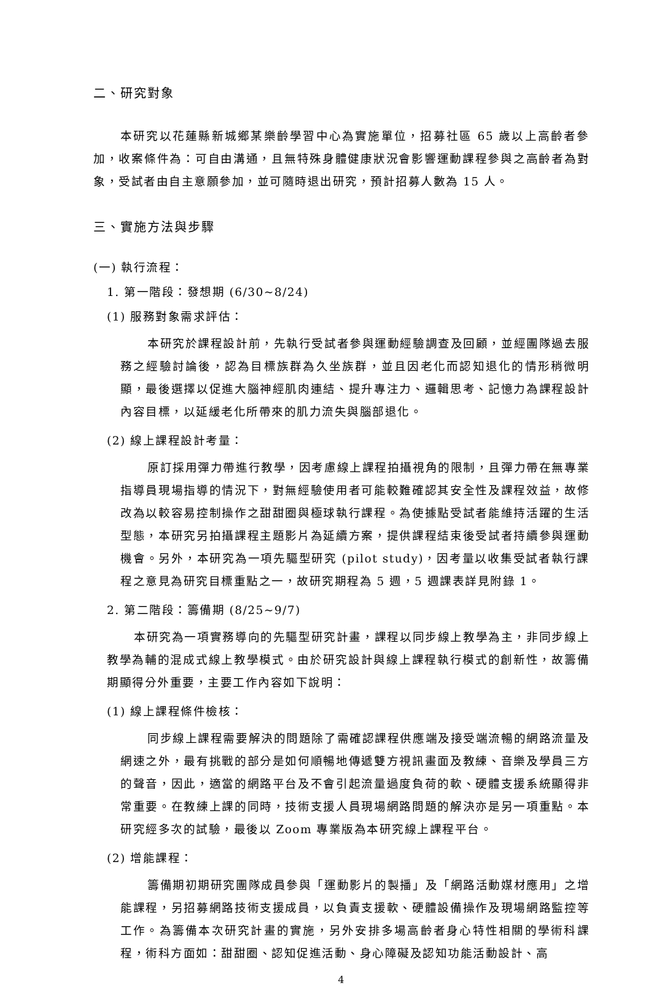二、研究對象
本研究以花蓮縣新城鄉某樂齡學習中心為實施單位，招募社區 65 歲以上高齡者參加，收案條件為：可自由溝通，且無特殊身體健康狀況會影響運動課程參與之高齡者為對象，受試者由自主意願參加，並可隨時退出研究，預計招募人數為 15 人。
三、實施方法與步驟
(一) 執行流程：
1. 第一階段：發想期 (6/30~8/24)
(1) 服務對象需求評估：
本研究於課程設計前，先執行受試者參與運動經驗調查及回顧，並經團隊過去服務之經驗討論後，認為目標族群為久坐族群，並且因老化而認知退化的情形稍微明顯，最後選擇以促進大腦神經肌肉連結、提升專注力、邏輯思考、記憶力為課程設計內容目標，以延緩老化所帶來的肌力流失與腦部退化。
(2) 線上課程設計考量：
原訂採用彈力帶進行教學，因考慮線上課程拍攝視角的限制，且彈力帶在無專業指導員現場指導的情況下，對無經驗使用者可能較難確認其安全性及課程效益，故修改為以較容易控制操作之甜甜圈與極球執行課程。為使據點受試者能維持活躍的生活型態，本研究另拍攝課程主題影片為延續方案，提供課程結束後受試者持續參與運動機會。另外，本研究為一項先驅型研究 (pilot study)，因考量以收集受試者執行課程之意見為研究目標重點之一，故研究期程為 5 週，5 週課表詳見附錄 1。
2. 第二階段：籌備期 (8/25~9/7)
本研究為一項實務導向的先驅型研究計畫，課程以同步線上教學為主，非同步線上教學為輔的混成式線上教學模式。由於研究設計與線上課程執行模式的創新性，故籌備期顯得分外重要，主要工作內容如下說明：
(1) 線上課程條件檢核：
同步線上課程需要解決的問題除了需確認課程供應端及接受端流暢的網路流量及網速之外，最有挑戰的部分是如何順暢地傳遞雙方視訊畫面及教練、音樂及學員三方的聲音，因此，適當的網路平台及不會引起流量過度負荷的軟、硬體支援系統顯得非常重要。在教練上課的同時，技術支援人員現場網路問題的解決亦是另一項重點。本研究經多次的試驗，最後以 Zoom 專業版為本研究線上課程平台。
(2) 增能課程：
籌備期初期研究團隊成員參與「運動影片的製播」及「網路活動媒材應用」之增能課程，另招募網路技術支援成員，以負責支援軟、硬體設備操作及現場網路監控等工作。為籌備本次研究計畫的實施，另外安排多場高齡者身心特性相關的學術科課程，術科方面如：甜甜圈、認知促進活動、身心障礙及認知功能活動設計、高
4